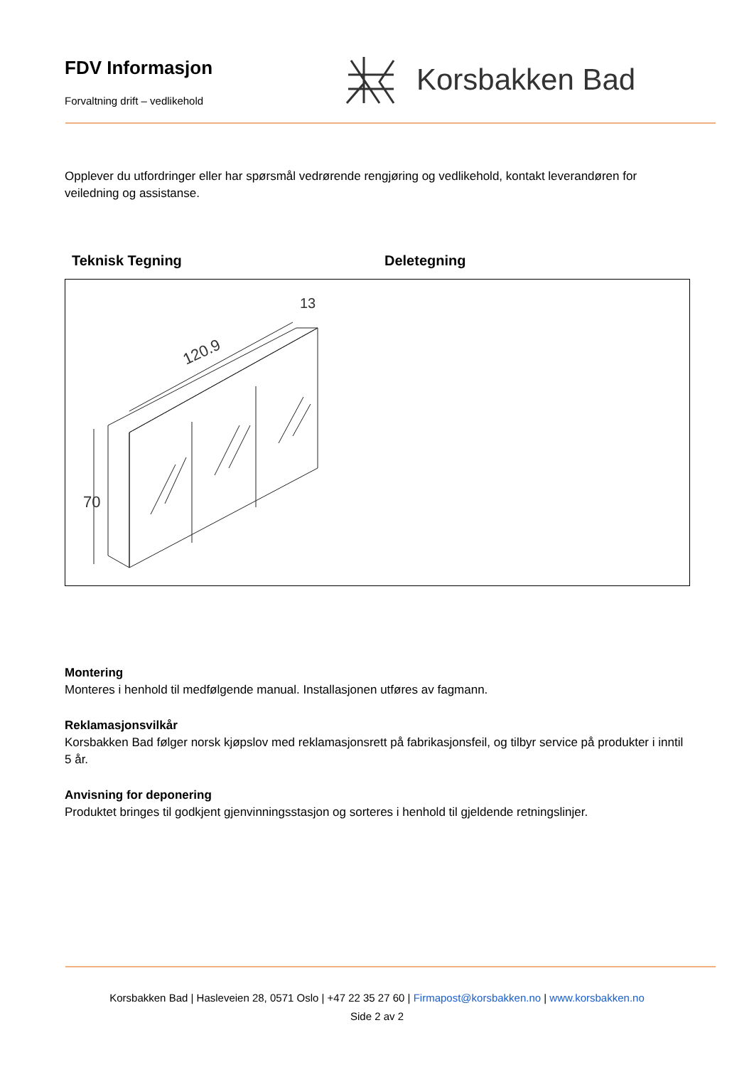FDV Informasjon
Forvaltning drift – vedlikehold
Korsbakken Bad
Opplever du utfordringer eller har spørsmål vedrørende rengjøring og vedlikehold, kontakt leverandøren for veiledning og assistanse.
Teknisk Tegning Deletegning
120.9
70
13
Montering
Monteres i henhold til medfølgende manual. Installasjonen utføres av fagmann.
Reklamasjonsvilkår
Korsbakken Bad følger norsk kjøpslov med reklamasjonsrett på fabrikasjonsfeil, og tilbyr service på produkter i inntil 5 år.
Anvisning for deponering
Produktet bringes til godkjent gjenvinningsstasjon og sorteres i henhold til gjeldende retningslinjer.
Korsbakken Bad | Hasleveien 28, 0571 Oslo | +47 22 35 27 60 | Firmapost@korsbakken.no | www.korsbakken.no
Side 2 av 2